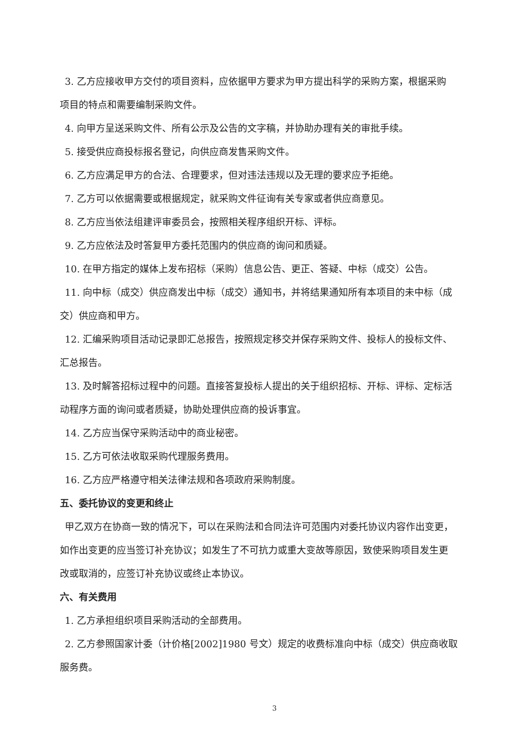3. 乙方应接收甲方交付的项目资料，应依据甲方要求为甲方提出科学的采购方案，根据采购
项目的特点和需要编制采购文件。
4. 向甲方呈送采购文件、所有公示及公告的文字稿，并协助办理有关的审批手续。
5. 接受供应商投标报名登记，向供应商发售采购文件。
6. 乙方应满足甲方的合法、合理要求，但对违法违规以及无理的要求应予拒绝。
7. 乙方可以依据需要或根据规定，就采购文件征询有关专家或者供应商意见。
8. 乙方应当依法组建评审委员会，按照相关程序组织开标、评标。
9. 乙方应依法及时答复甲方委托范围内的供应商的询问和质疑。
10. 在甲方指定的媒体上发布招标（采购）信息公告、更正、答疑、中标（成交）公告。
11. 向中标（成交）供应商发出中标（成交）通知书，并将结果通知所有本项目的未中标（成
交）供应商和甲方。
12. 汇编采购项目活动记录即汇总报告，按照规定移交并保存采购文件、投标人的投标文件、
汇总报告。
13. 及时解答招标过程中的问题。直接答复投标人提出的关于组织招标、开标、评标、定标活
动程序方面的询问或者质疑，协助处理供应商的投诉事宜。
14. 乙方应当保守采购活动中的商业秘密。
15. 乙方可依法收取采购代理服务费用。
16. 乙方应严格遵守相关法律法规和各项政府采购制度。
五、委托协议的变更和终止
甲乙双方在协商一致的情况下，可以在采购法和合同法许可范围内对委托协议内容作出变更，
如作出变更的应当签订补充协议；如发生了不可抗力或重大变故等原因，致使采购项目发生更
改或取消的，应签订补充协议或终止本协议。
六、有关费用
1. 乙方承担组织项目采购活动的全部费用。
2. 乙方参照国家计委（计价格[2002]1980 号文）规定的收费标准向中标（成交）供应商收取
服务费。
3